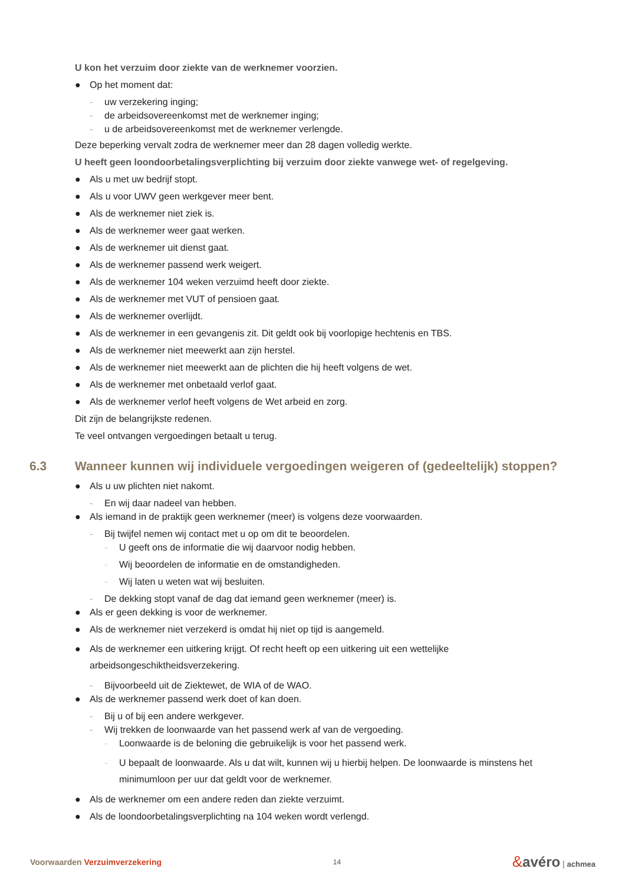U kon het verzuim door ziekte van de werknemer voorzien.
● Op het moment dat:
- uw verzekering inging;
- de arbeidsovereenkomst met de werknemer inging;
- u de arbeidsovereenkomst met de werknemer verlengde.
Deze beperking vervalt zodra de werknemer meer dan 28 dagen volledig werkte.
U heeft geen loondoorbetalingsverplichting bij verzuim door ziekte vanwege wet- of regelgeving.
● Als u met uw bedrijf stopt.
● Als u voor UWV geen werkgever meer bent.
● Als de werknemer niet ziek is.
● Als de werknemer weer gaat werken.
● Als de werknemer uit dienst gaat.
● Als de werknemer passend werk weigert.
● Als de werknemer 104 weken verzuimd heeft door ziekte.
● Als de werknemer met VUT of pensioen gaat.
● Als de werknemer overlijdt.
● Als de werknemer in een gevangenis zit. Dit geldt ook bij voorlopige hechtenis en TBS.
● Als de werknemer niet meewerkt aan zijn herstel.
● Als de werknemer niet meewerkt aan de plichten die hij heeft volgens de wet.
● Als de werknemer met onbetaald verlof gaat.
● Als de werknemer verlof heeft volgens de Wet arbeid en zorg.
Dit zijn de belangrijkste redenen.
Te veel ontvangen vergoedingen betaalt u terug.
6.3 Wanneer kunnen wij individuele vergoedingen weigeren of (gedeeltelijk) stoppen?
● Als u uw plichten niet nakomt.
- En wij daar nadeel van hebben.
● Als iemand in de praktijk geen werknemer (meer) is volgens deze voorwaarden.
- Bij twijfel nemen wij contact met u op om dit te beoordelen.
- U geeft ons de informatie die wij daarvoor nodig hebben.
- Wij beoordelen de informatie en de omstandigheden.
- Wij laten u weten wat wij besluiten.
- De dekking stopt vanaf de dag dat iemand geen werknemer (meer) is.
● Als er geen dekking is voor de werknemer.
● Als de werknemer niet verzekerd is omdat hij niet op tijd is aangemeld.
● Als de werknemer een uitkering krijgt. Of recht heeft op een uitkering uit een wettelijke arbeidsongeschiktheidsverzekering.
- Bijvoorbeeld uit de Ziektewet, de WIA of de WAO.
● Als de werknemer passend werk doet of kan doen.
- Bij u of bij een andere werkgever.
- Wij trekken de loonwaarde van het passend werk af van de vergoeding.
- Loonwaarde is de beloning die gebruikelijk is voor het passend werk.
- U bepaalt de loonwaarde. Als u dat wilt, kunnen wij u hierbij helpen. De loonwaarde is minstens het minimumloon per uur dat geldt voor de werknemer.
● Als de werknemer om een andere reden dan ziekte verzuimt.
● Als de loondoorbetalingsverplichting na 104 weken wordt verlengd.
Voorwaarden Verzuimverzekering
14
&avéro | achmea